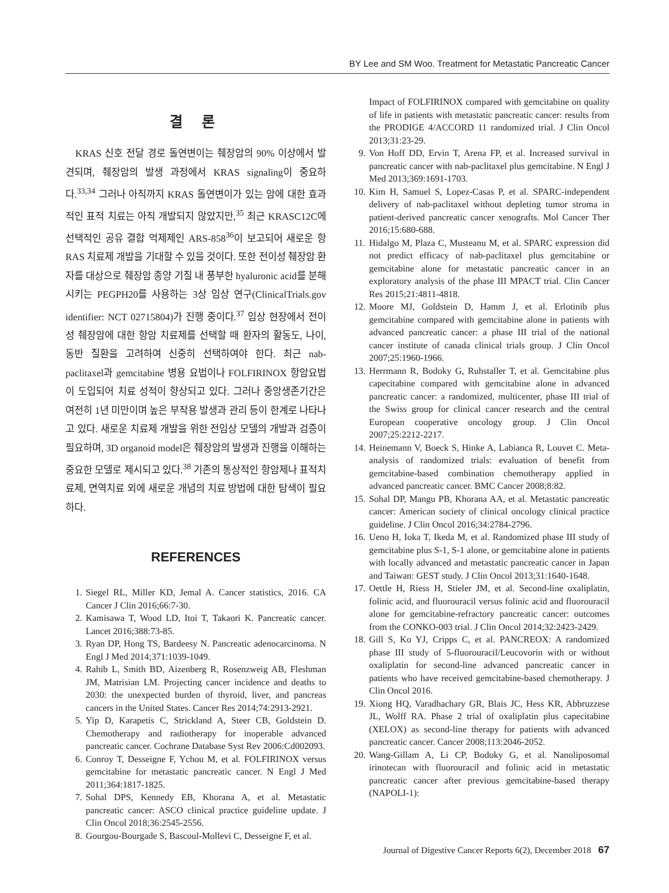BY Lee and SM Woo. Treatment for Metastatic Pancreatic Cancer
결 론
KRAS 신호 전달 경로 돌연변이는 췌장암의 90% 이상에서 발견되며, 췌장암의 발생 과정에서 KRAS signaling이 중요하다.<sup>33,34</sup> 그러나 아직까지 KRAS 돌연변이가 있는 암에 대한 효과적인 표적 치료는 아직 개발되지 않았지만,<sup>35</sup> 최근 KRASC12C에 선택적인 공유 결합 억제제인 ARS-858<sup>36</sup>이 보고되어 새로운 항 RAS 치료제 개발을 기대할 수 있을 것이다. 또한 전이성 췌장암 환자를 대상으로 췌장암 종양 기질 내 풍부한 hyaluronic acid를 분해시키는 PEGPH20를 사용하는 3상 임상 연구(ClinicalTrials.gov identifier: NCT 02715804)가 진행 중이다.<sup>37</sup> 임상 현장에서 전이성 췌장암에 대한 항암 치료제를 선택할 때 환자의 활동도, 나이, 동반 질환을 고려하여 신중히 선택하여야 한다. 최근 nab-paclitaxel과 gemcitabine 병용 요법이나 FOLFIRINOX 항암요법이 도입되어 치료 성적이 향상되고 있다. 그러나 중앙생존기간은 여전히 1년 미만이며 높은 부작용 발생과 관리 등이 한계로 나타나고 있다. 새로운 치료제 개발을 위한 전임상 모델의 개발과 검증이 필요하며, 3D organoid model은 췌장암의 발생과 진행을 이해하는 중요한 모델로 제시되고 있다.<sup>38</sup> 기존의 통상적인 항암제나 표적치료제, 면역치료 외에 새로운 개념의 치료 방법에 대한 탐색이 필요하다.
REFERENCES
1. Siegel RL, Miller KD, Jemal A. Cancer statistics, 2016. CA Cancer J Clin 2016;66:7-30.
2. Kamisawa T, Wood LD, Itoi T, Takaori K. Pancreatic cancer. Lancet 2016;388:73-85.
3. Ryan DP, Hong TS, Bardeesy N. Pancreatic adenocarcinoma. N Engl J Med 2014;371:1039-1049.
4. Rahib L, Smith BD, Aizenberg R, Rosenzweig AB, Fleshman JM, Matrisian LM. Projecting cancer incidence and deaths to 2030: the unexpected burden of thyroid, liver, and pancreas cancers in the United States. Cancer Res 2014;74:2913-2921.
5. Yip D, Karapetis C, Strickland A, Steer CB, Goldstein D. Chemotherapy and radiotherapy for inoperable advanced pancreatic cancer. Cochrane Database Syst Rev 2006:Cd002093.
6. Conroy T, Desseigne F, Ychou M, et al. FOLFIRINOX versus gemcitabine for metastatic pancreatic cancer. N Engl J Med 2011;364:1817-1825.
7. Sohal DPS, Kennedy EB, Khorana A, et al. Metastatic pancreatic cancer: ASCO clinical practice guideline update. J Clin Oncol 2018;36:2545-2556.
8. Gourgou-Bourgade S, Bascoul-Mollevi C, Desseigne F, et al.
Impact of FOLFIRINOX compared with gemcitabine on quality of life in patients with metastatic pancreatic cancer: results from the PRODIGE 4/ACCORD 11 randomized trial. J Clin Oncol 2013;31:23-29.
9. Von Hoff DD, Ervin T, Arena FP, et al. Increased survival in pancreatic cancer with nab-paclitaxel plus gemcitabine. N Engl J Med 2013;369:1691-1703.
10. Kim H, Samuel S, Lopez-Casas P, et al. SPARC-independent delivery of nab-paclitaxel without depleting tumor stroma in patient-derived pancreatic cancer xenografts. Mol Cancer Ther 2016;15:680-688.
11. Hidalgo M, Plaza C, Musteanu M, et al. SPARC expression did not predict efficacy of nab-paclitaxel plus gemcitabine or gemcitabine alone for metastatic pancreatic cancer in an exploratory analysis of the phase III MPACT trial. Clin Cancer Res 2015;21:4811-4818.
12. Moore MJ, Goldstein D, Hamm J, et al. Erlotinib plus gemcitabine compared with gemcitabine alone in patients with advanced pancreatic cancer: a phase III trial of the national cancer institute of canada clinical trials group. J Clin Oncol 2007;25:1960-1966.
13. Herrmann R, Bodoky G, Ruhstaller T, et al. Gemcitabine plus capecitabine compared with gemcitabine alone in advanced pancreatic cancer: a randomized, multicenter, phase III trial of the Swiss group for clinical cancer research and the central European cooperative oncology group. J Clin Oncol 2007;25:2212-2217.
14. Heinemann V, Boeck S, Hinke A, Labianca R, Louvet C. Meta-analysis of randomized trials: evaluation of benefit from gemcitabine-based combination chemotherapy applied in advanced pancreatic cancer. BMC Cancer 2008;8:82.
15. Sohal DP, Mangu PB, Khorana AA, et al. Metastatic pancreatic cancer: American society of clinical oncology clinical practice guideline. J Clin Oncol 2016;34:2784-2796.
16. Ueno H, Ioka T, Ikeda M, et al. Randomized phase III study of gemcitabine plus S-1, S-1 alone, or gemcitabine alone in patients with locally advanced and metastatic pancreatic cancer in Japan and Taiwan: GEST study. J Clin Oncol 2013;31:1640-1648.
17. Oettle H, Riess H, Stieler JM, et al. Second-line oxaliplatin, folinic acid, and fluorouracil versus folinic acid and fluorouracil alone for gemcitabine-refractory pancreatic cancer: outcomes from the CONKO-003 trial. J Clin Oncol 2014;32:2423-2429.
18. Gill S, Ko YJ, Cripps C, et al. PANCREOX: A randomized phase III study of 5-fluorouracil/Leucovorin with or without oxaliplatin for second-line advanced pancreatic cancer in patients who have received gemcitabine-based chemotherapy. J Clin Oncol 2016.
19. Xiong HQ, Varadhachary GR, Blais JC, Hess KR, Abbruzzese JL, Wolff RA. Phase 2 trial of oxaliplatin plus capecitabine (XELOX) as second-line therapy for patients with advanced pancreatic cancer. Cancer 2008;113:2046-2052.
20. Wang-Gillam A, Li CP, Bodoky G, et al. Nanoliposomal irinotecan with fluorouracil and folinic acid in metastatic pancreatic cancer after previous gemcitabine-based therapy (NAPOLI-1):
Journal of Digestive Cancer Reports 6(2), December 2018 67